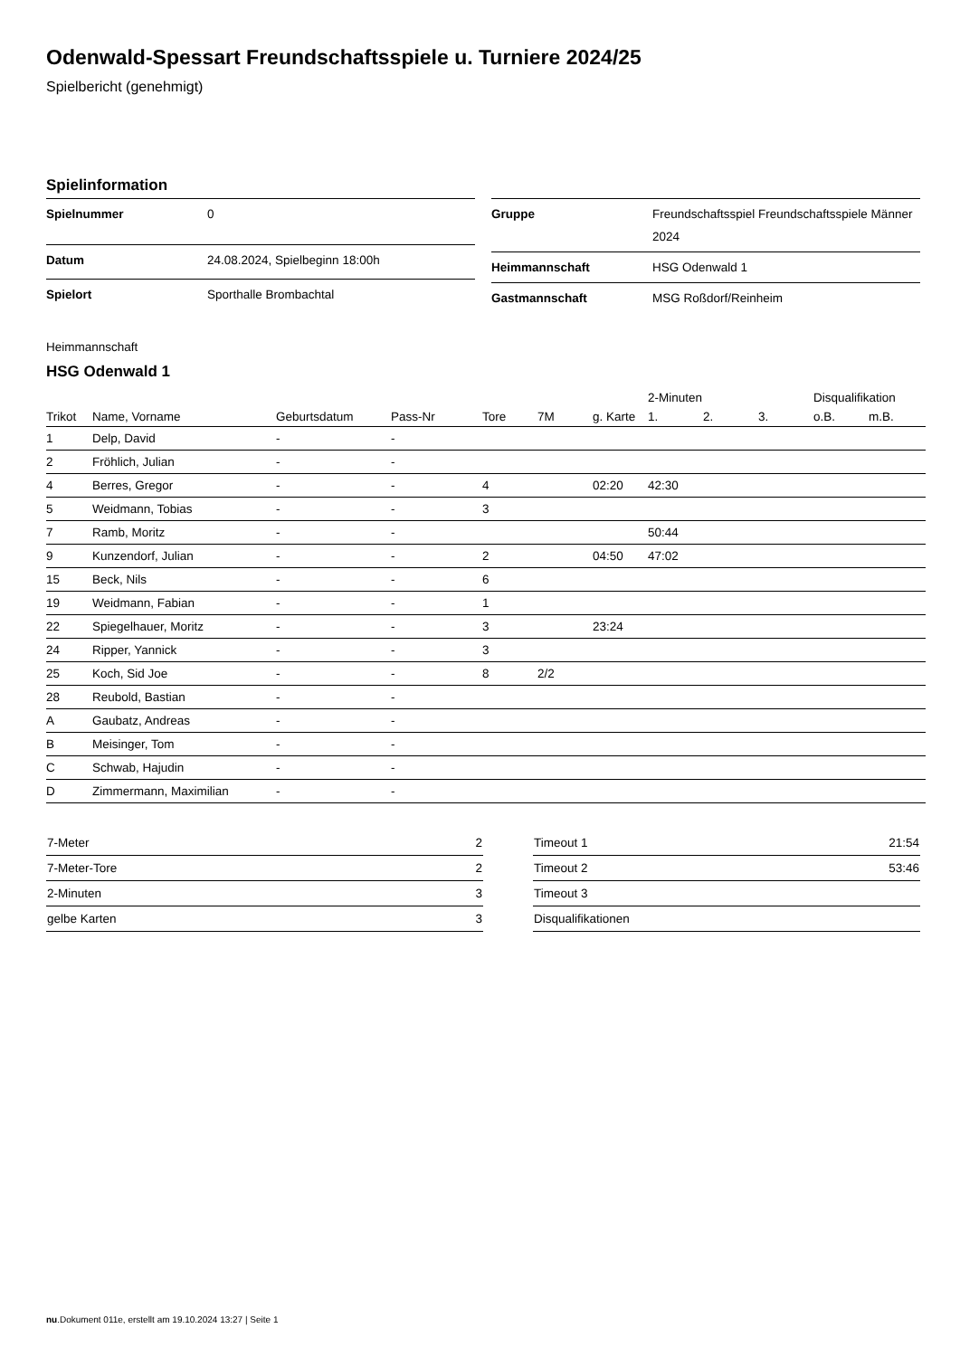Odenwald-Spessart Freundschaftsspiele u. Turniere 2024/25
Spielbericht (genehmigt)
Spielinformation
| Spielnummer | 0 |
| Datum | 24.08.2024, Spielbeginn 18:00h |
| Spielort | Sporthalle Brombachtal |
| Gruppe | Freundschaftsspiel Freundschaftsspiele Männer 2024 |
| Heimmannschaft | HSG Odenwald 1 |
| Gastmannschaft | MSG Roßdorf/Reinheim |
Heimmannschaft
HSG Odenwald 1
| | | | | | | | 2-Minuten | | | Disqualifikation | |
| --- | --- | --- | --- | --- | --- | --- | --- | --- | --- | --- | --- |
| Trikot | Name, Vorname | Geburtsdatum | Pass-Nr | Tore | 7M | g. Karte | 1. | 2. | 3. | o.B. | m.B. |
| 1 | Delp, David | - | - | | | | | | | | |
| 2 | Fröhlich, Julian | - | - | | | | | | | | |
| 4 | Berres, Gregor | - | - | 4 | | 02:20 | 42:30 | | | | |
| 5 | Weidmann, Tobias | - | - | 3 | | | | | | | |
| 7 | Ramb, Moritz | - | - | | | | 50:44 | | | | |
| 9 | Kunzendorf, Julian | - | - | 2 | | 04:50 | 47:02 | | | | |
| 15 | Beck, Nils | - | - | 6 | | | | | | | |
| 19 | Weidmann, Fabian | - | - | 1 | | | | | | | |
| 22 | Spiegelhauer, Moritz | - | - | 3 | | 23:24 | | | | | |
| 24 | Ripper, Yannick | - | - | 3 | | | | | | | |
| 25 | Koch, Sid Joe | - | - | 8 | 2/2 | | | | | | |
| 28 | Reubold, Bastian | - | - | | | | | | | | |
| A | Gaubatz, Andreas | - | - | | | | | | | | |
| B | Meisinger, Tom | - | - | | | | | | | | |
| C | Schwab, Hajudin | - | - | | | | | | | | |
| D | Zimmermann, Maximilian | - | - | | | | | | | | |
| 7-Meter | 2 |
| 7-Meter-Tore | 2 |
| 2-Minuten | 3 |
| gelbe Karten | 3 |
| Timeout 1 | 21:54 |
| Timeout 2 | 53:46 |
| Timeout 3 | |
| Disqualifikationen | |
nu.Dokument 011e, erstellt am 19.10.2024 13:27 | Seite 1